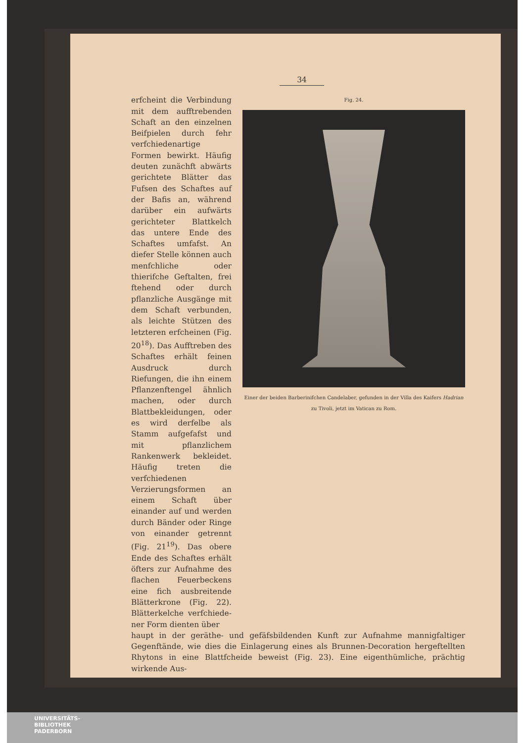34
Fig. 24.
Einer der beiden Barberinifchen Candelaber, gefunden in der Villa des Kaifers Hadrian zu Tivoli, jetzt im Vatican zu Rom.
erfcheint die Verbindung mit dem aufftrebenden Schaft an den einzelnen Beifpielen durch fehr ver­fchiedenartige Formen bewirkt. Häufig deuten zunächft abwärts gerich­tete Blätter das Fufsen des Schaftes auf der Bafis an, während darüber ein aufwärts gerichteter Blatt­kelch das untere Ende des Schaftes umfafst. An diefer Stelle können auch menfchliche oder thierifche Geftalten, frei ftehend oder durch pflanzliche Ausgänge mit dem Schaft verbunden, als leichte Stützen des letzteren er­fcheinen (Fig. 20<sup>18</sup>). Das Aufftreben des Schaftes erhält feinen Ausdruck durch Riefungen, die ihn einem Pflanzenftengel ähn­lich machen, oder durch Blattbekleidungen, oder es wird derfelbe als Stamm aufgefafst und mit pflanz­lichem Rankenwerk be­kleidet. Häufig treten die verfchiedenen Verzierungs­formen an einem Schaft über einander auf und werden durch Bänder oder Ringe von einander ge­trennt (Fig. 21<sup>19</sup>). Das obere Ende des Schaftes erhält öfters zur Aufnahme des flachen Feuerbeckens eine fich ausbreitende Blätterkrone (Fig. 22). Blätterkelche verfchiede­ner Form dienten über­
haupt in der geräthe- und gefäfsbildenden Kunft zur Aufnahme mannigfaltiger Gegen­ftände, wie dies die Einlagerung eines als Brunnen-Decoration hergeftellten Rhytons in eine Blattfcheide beweist (Fig. 23). Eine eigenthümliche, prächtig wirkende Aus-
UNIVERSITÄTS-
BIBLIOTHEK
PADERBORN